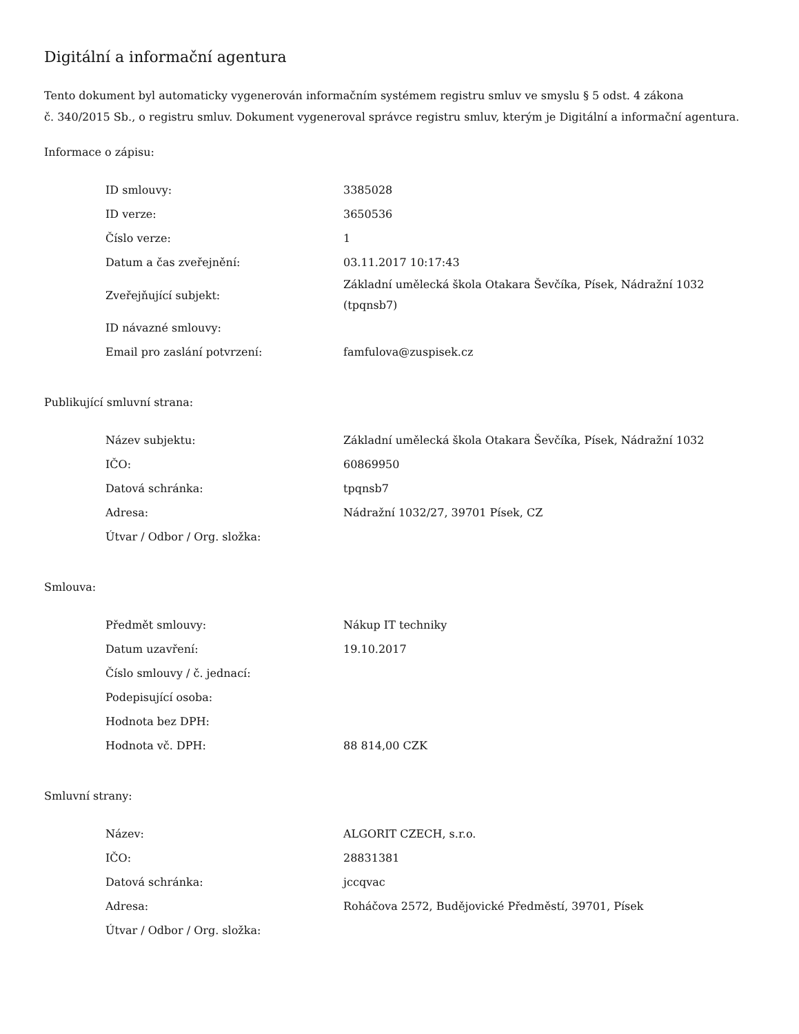Digitální a informační agentura
Tento dokument byl automaticky vygenerován informačním systémem registru smluv ve smyslu § 5 odst. 4 zákona
č. 340/2015 Sb., o registru smluv. Dokument vygeneroval správce registru smluv, kterým je Digitální a informační agentura.
Informace o zápisu:
| ID smlouvy: | 3385028 |
| ID verze: | 3650536 |
| Číslo verze: | 1 |
| Datum a čas zveřejnění: | 03.11.2017 10:17:43 |
| Zveřejňující subjekt: | Základní umělecká škola Otakara Ševčíka, Písek, Nádražní 1032 (tpqnsb7) |
| ID návazné smlouvy: | |
| Email pro zaslání potvrzení: | famfulova@zuspisek.cz |
Publikující smluvní strana:
| Název subjektu: | Základní umělecká škola Otakara Ševčíka, Písek, Nádražní 1032 |
| IČO: | 60869950 |
| Datová schránka: | tpqnsb7 |
| Adresa: | Nádražní 1032/27, 39701 Písek, CZ |
| Útvar / Odbor / Org. složka: | |
Smlouva:
| Předmět smlouvy: | Nákup IT techniky |
| Datum uzavření: | 19.10.2017 |
| Číslo smlouvy / č. jednací: | |
| Podepisující osoba: | |
| Hodnota bez DPH: | |
| Hodnota vč. DPH: | 88 814,00 CZK |
Smluvní strany:
| Název: | ALGORIT CZECH, s.r.o. |
| IČO: | 28831381 |
| Datová schránka: | jccqvac |
| Adresa: | Roháčova 2572, Budějovické Předměstí, 39701, Písek |
| Útvar / Odbor / Org. složka: | |